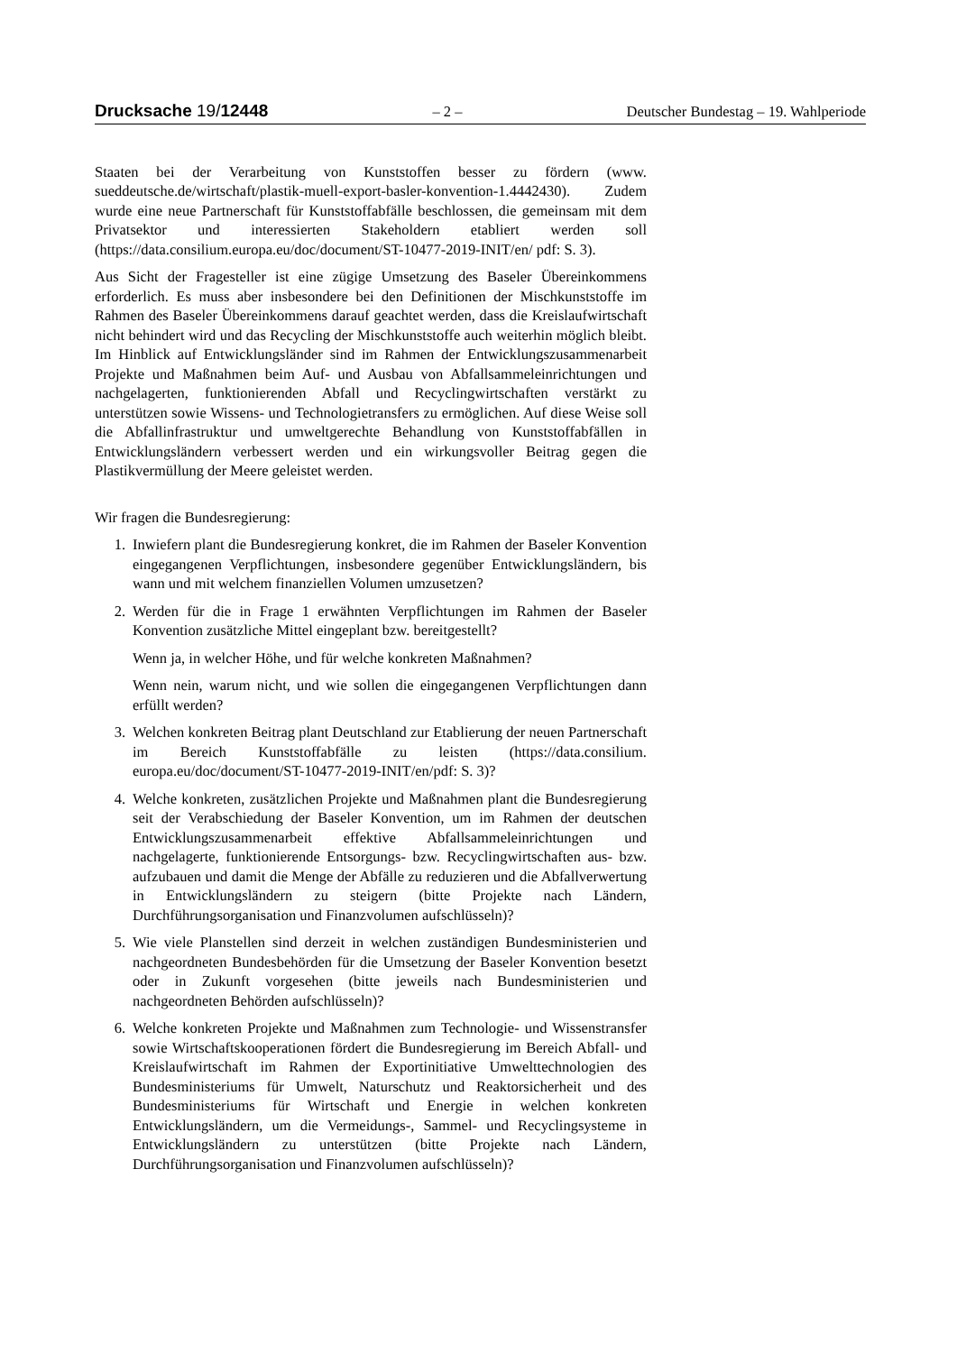Drucksache 19/12448 – 2 – Deutscher Bundestag – 19. Wahlperiode
Staaten bei der Verarbeitung von Kunststoffen besser zu fördern (www. sueddeutsche.de/wirtschaft/plastik-muell-export-basler-konvention-1.4442430). Zudem wurde eine neue Partnerschaft für Kunststoffabfälle beschlossen, die gemeinsam mit dem Privatsektor und interessierten Stakeholdern etabliert werden soll (https://data.consilium.europa.eu/doc/document/ST-10477-2019-INIT/en/ pdf: S. 3).
Aus Sicht der Fragesteller ist eine zügige Umsetzung des Baseler Übereinkommens erforderlich. Es muss aber insbesondere bei den Definitionen der Mischkunststoffe im Rahmen des Baseler Übereinkommens darauf geachtet werden, dass die Kreislaufwirtschaft nicht behindert wird und das Recycling der Mischkunststoffe auch weiterhin möglich bleibt. Im Hinblick auf Entwicklungsländer sind im Rahmen der Entwicklungszusammenarbeit Projekte und Maßnahmen beim Auf- und Ausbau von Abfallsammeleinrichtungen und nachgelagerten, funktionierenden Abfall und Recyclingwirtschaften verstärkt zu unterstützen sowie Wissens- und Technologietransfers zu ermöglichen. Auf diese Weise soll die Abfallinfrastruktur und umweltgerechte Behandlung von Kunststoffabfällen in Entwicklungsländern verbessert werden und ein wirkungsvoller Beitrag gegen die Plastikvermüllung der Meere geleistet werden.
Wir fragen die Bundesregierung:
1. Inwiefern plant die Bundesregierung konkret, die im Rahmen der Baseler Konvention eingegangenen Verpflichtungen, insbesondere gegenüber Entwicklungsländern, bis wann und mit welchem finanziellen Volumen umzusetzen?
2. Werden für die in Frage 1 erwähnten Verpflichtungen im Rahmen der Baseler Konvention zusätzliche Mittel eingeplant bzw. bereitgestellt?
Wenn ja, in welcher Höhe, und für welche konkreten Maßnahmen?
Wenn nein, warum nicht, und wie sollen die eingegangenen Verpflichtungen dann erfüllt werden?
3. Welchen konkreten Beitrag plant Deutschland zur Etablierung der neuen Partnerschaft im Bereich Kunststoffabfälle zu leisten (https://data.consilium. europa.eu/doc/document/ST-10477-2019-INIT/en/pdf: S. 3)?
4. Welche konkreten, zusätzlichen Projekte und Maßnahmen plant die Bundesregierung seit der Verabschiedung der Baseler Konvention, um im Rahmen der deutschen Entwicklungszusammenarbeit effektive Abfallsammeleinrichtungen und nachgelagerte, funktionierende Entsorgungs- bzw. Recyclingwirtschaften aus- bzw. aufzubauen und damit die Menge der Abfälle zu reduzieren und die Abfallverwertung in Entwicklungsländern zu steigern (bitte Projekte nach Ländern, Durchführungsorganisation und Finanzvolumen aufschlüsseln)?
5. Wie viele Planstellen sind derzeit in welchen zuständigen Bundesministerien und nachgeordneten Bundesbehörden für die Umsetzung der Baseler Konvention besetzt oder in Zukunft vorgesehen (bitte jeweils nach Bundesministerien und nachgeordneten Behörden aufschlüsseln)?
6. Welche konkreten Projekte und Maßnahmen zum Technologie- und Wissenstransfer sowie Wirtschaftskooperationen fördert die Bundesregierung im Bereich Abfall- und Kreislaufwirtschaft im Rahmen der Exportinitiative Umwelttechnologien des Bundesministeriums für Umwelt, Naturschutz und Reaktorsicherheit und des Bundesministeriums für Wirtschaft und Energie in welchen konkreten Entwicklungsländern, um die Vermeidungs-, Sammel- und Recyclingsysteme in Entwicklungsländern zu unterstützen (bitte Projekte nach Ländern, Durchführungsorganisation und Finanzvolumen aufschlüsseln)?